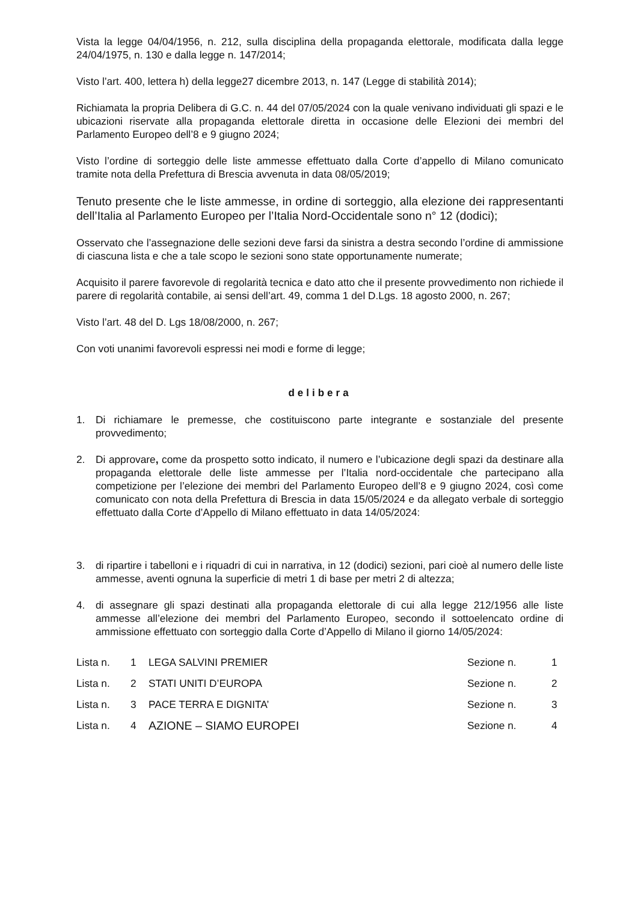Vista la legge 04/04/1956, n. 212, sulla disciplina della propaganda elettorale, modificata dalla legge 24/04/1975, n. 130 e dalla legge n. 147/2014;
Visto l’art. 400, lettera h) della legge27 dicembre 2013, n. 147 (Legge di stabilità 2014);
Richiamata la propria Delibera di G.C. n. 44 del 07/05/2024 con la quale venivano individuati gli spazi e le ubicazioni riservate alla propaganda elettorale diretta in occasione delle Elezioni dei membri del Parlamento Europeo dell’8 e 9 giugno 2024;
Visto l’ordine di sorteggio delle liste ammesse effettuato dalla Corte d’appello di Milano comunicato tramite nota della Prefettura di Brescia avvenuta in data 08/05/2019;
Tenuto presente che le liste ammesse, in ordine di sorteggio, alla elezione dei rappresentanti dell’Italia al Parlamento Europeo per l’Italia Nord-Occidentale sono n° 12 (dodici);
Osservato che l’assegnazione delle sezioni deve farsi da sinistra a destra secondo l’ordine di ammissione di ciascuna lista e che a tale scopo le sezioni sono state opportunamente numerate;
Acquisito il parere favorevole di regolarità tecnica e dato atto che il presente provvedimento non richiede il parere di regolarità contabile, ai sensi dell’art. 49, comma 1 del D.Lgs. 18 agosto 2000, n. 267;
Visto l’art. 48 del D. Lgs 18/08/2000, n. 267;
Con voti unanimi favorevoli espressi nei modi e forme di legge;
delibera
1. Di richiamare le premesse, che costituiscono parte integrante e sostanziale del presente provvedimento;
2. Di approvare, come da prospetto sotto indicato, il numero e l’ubicazione degli spazi da destinare alla propaganda elettorale delle liste ammesse per l’Italia nord-occidentale che partecipano alla competizione per l’elezione dei membri del Parlamento Europeo dell’8 e 9 giugno 2024, così come comunicato con nota della Prefettura di Brescia in data 15/05/2024 e da allegato verbale di sorteggio effettuato dalla Corte d’Appello di Milano effettuato in data 14/05/2024:
3. di ripartire i tabelloni e i riquadri di cui in narrativa, in 12 (dodici) sezioni, pari cioè al numero delle liste ammesse, aventi ognuna la superficie di metri 1 di base per metri 2 di altezza;
4. di assegnare gli spazi destinati alla propaganda elettorale di cui alla legge 212/1956 alle liste ammesse all’elezione dei membri del Parlamento Europeo, secondo il sottoelencato ordine di ammissione effettuato con sorteggio dalla Corte d’Appello di Milano il giorno 14/05/2024:
| Lista n. | 1 | LEGA SALVINI PREMIER | Sezione n. | 1 |
| Lista n. | 2 | STATI UNITI D’EUROPA | Sezione n. | 2 |
| Lista n. | 3 | PACE TERRA E DIGNITA’ | Sezione n. | 3 |
| Lista n. | 4 | AZIONE – SIAMO EUROPEI | Sezione n. | 4 |